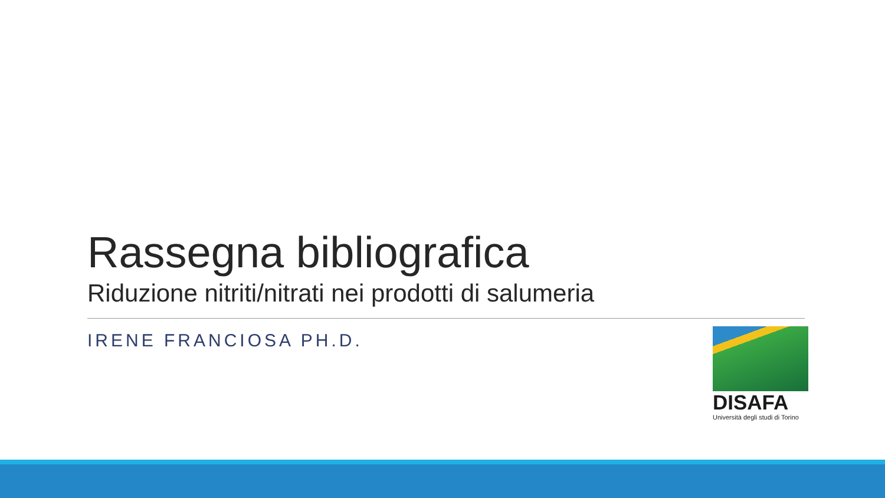Rassegna bibliografica
Riduzione nitriti/nitrati nei prodotti di salumeria
IRENE FRANCIOSA PH.D.
DISAFA
Università degli studi di Torino